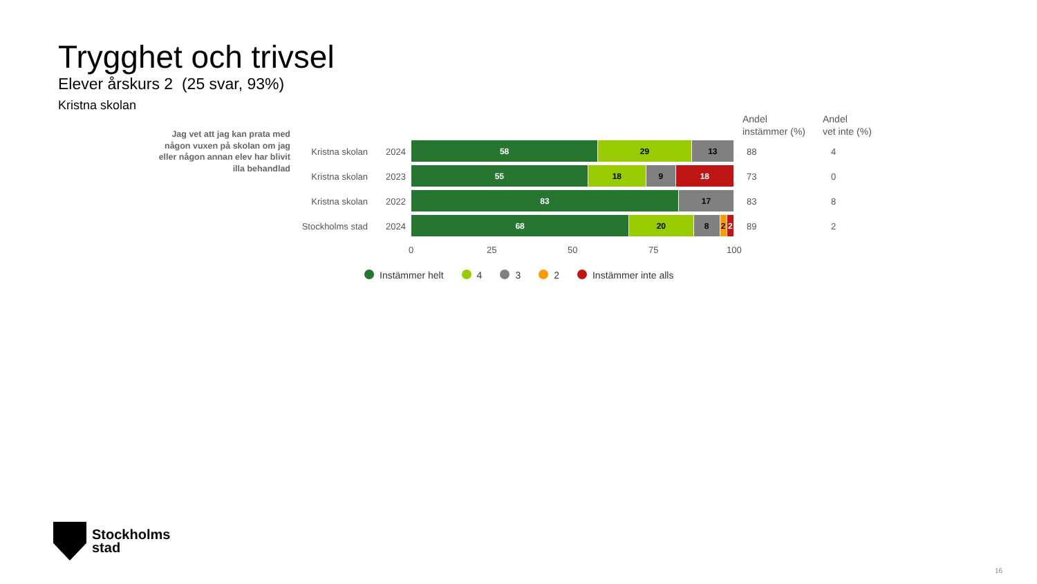Trygghet och trivsel
Elever årskurs 2 (25 svar, 93%)
Kristna skolan
Jag vet att jag kan prata med någon vuxen på skolan om jag eller någon annan elev har blivit illa behandlad
Andel
instämmer (%)
Andel
vet inte (%)
Kristna skolan 2024
58 29 13 88 4
Kristna skolan 2023
55 18 9 18 73 0
Kristna skolan 2022
83 17 83 8
Stockholms stad 2024
68 20 8 2 2 89 2
0 25 50 75 100
Instämmer helt 4 3 2 Instämmer inte alls
Stockholms
stad
16